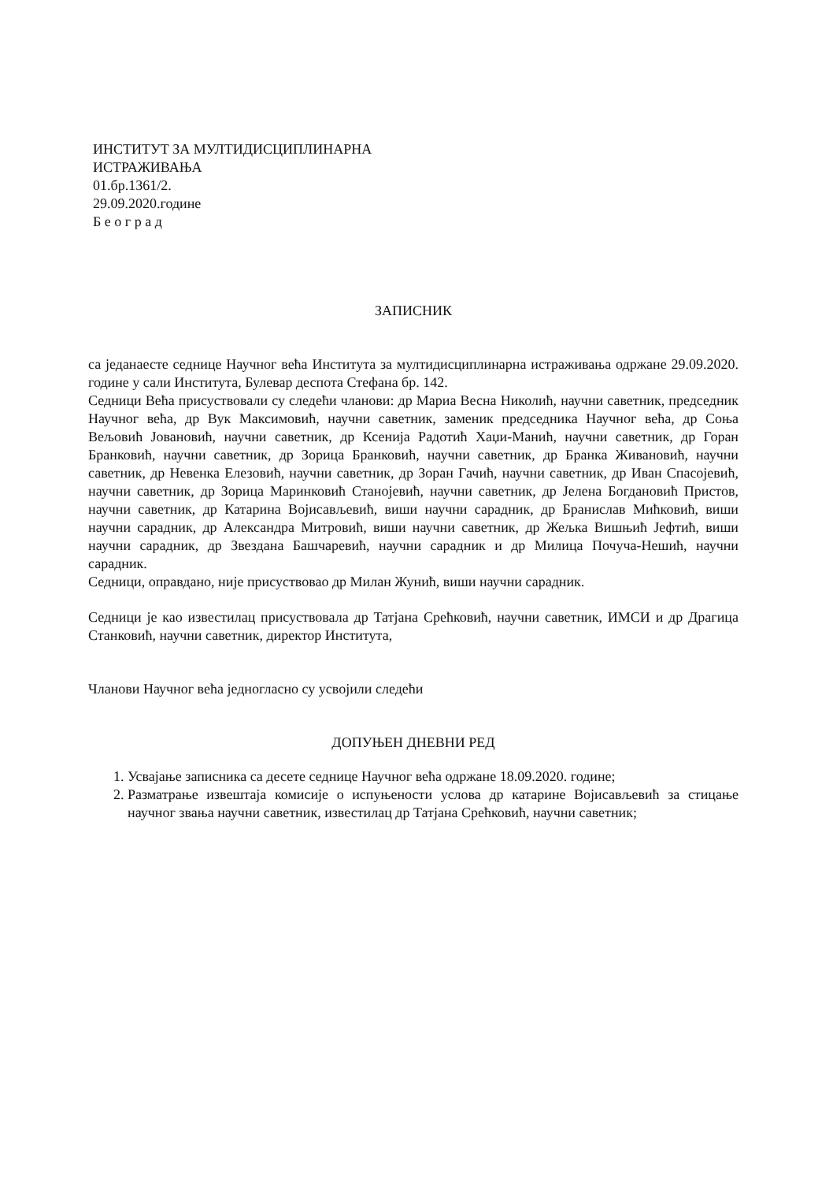ИНСТИТУТ ЗА МУЛТИДИСЦИПЛИНАРНА
ИСТРАЖИВАЊА
01.бр.1361/2.
29.09.2020.године
Б е о г р а д
ЗАПИСНИК
са једанаесте седнице Научног већа Института за мултидисциплинарна истраживања одржане 29.09.2020. године у сали Института, Булевар деспота Стефана бр. 142.
Седници Већа присуствовали су следећи чланови: др Мариа Весна Николић, научни саветник, председник Научног већа, др Вук Максимовић, научни саветник, заменик председника Научног већа, др Соња Вељовић Јовановић, научни саветник, др Ксенија Радотић Хаџи-Манић, научни саветник, др Горан Бранковић, научни саветник, др Зорица Бранковић, научни саветник, др Бранка Живановић, научни саветник, др Невенка Елезовић, научни саветник, др Зоран Гачић, научни саветник, др Иван Спасојевић, научни саветник, др Зорица Маринковић Станојевић, научни саветник, др Јелена Богдановић Пристов, научни саветник, др Катарина Војисављевић, виши научни сарадник, др Бранислав Мићковић, виши научни сарадник, др Александра Митровић, виши научни саветник, др Жељка Вишњић Јефтић, виши научни сарадник, др Звездана Башчаревић, научни сарадник и др Милица Почуча-Нешић, научни сарадник.
Седници, оправдано, није присуствовао др Милан Жунић, виши научни сарадник.
Седници је као известилац присуствовала др Татјана Срећковић, научни саветник, ИМСИ и др Драгица Станковић, научни саветник, директор Института,
Чланови Научног већа једногласно су усвојили следећи
ДОПУЊЕН ДНЕВНИ РЕД
1. Усвајање записника са десете седнице Научног већа одржане 18.09.2020. године;
2. Разматрање извештаја комисије о испуњености услова др катарине Војисављевић за стицање научног звања научни саветник, известилац др Татјана Срећковић, научни саветник;